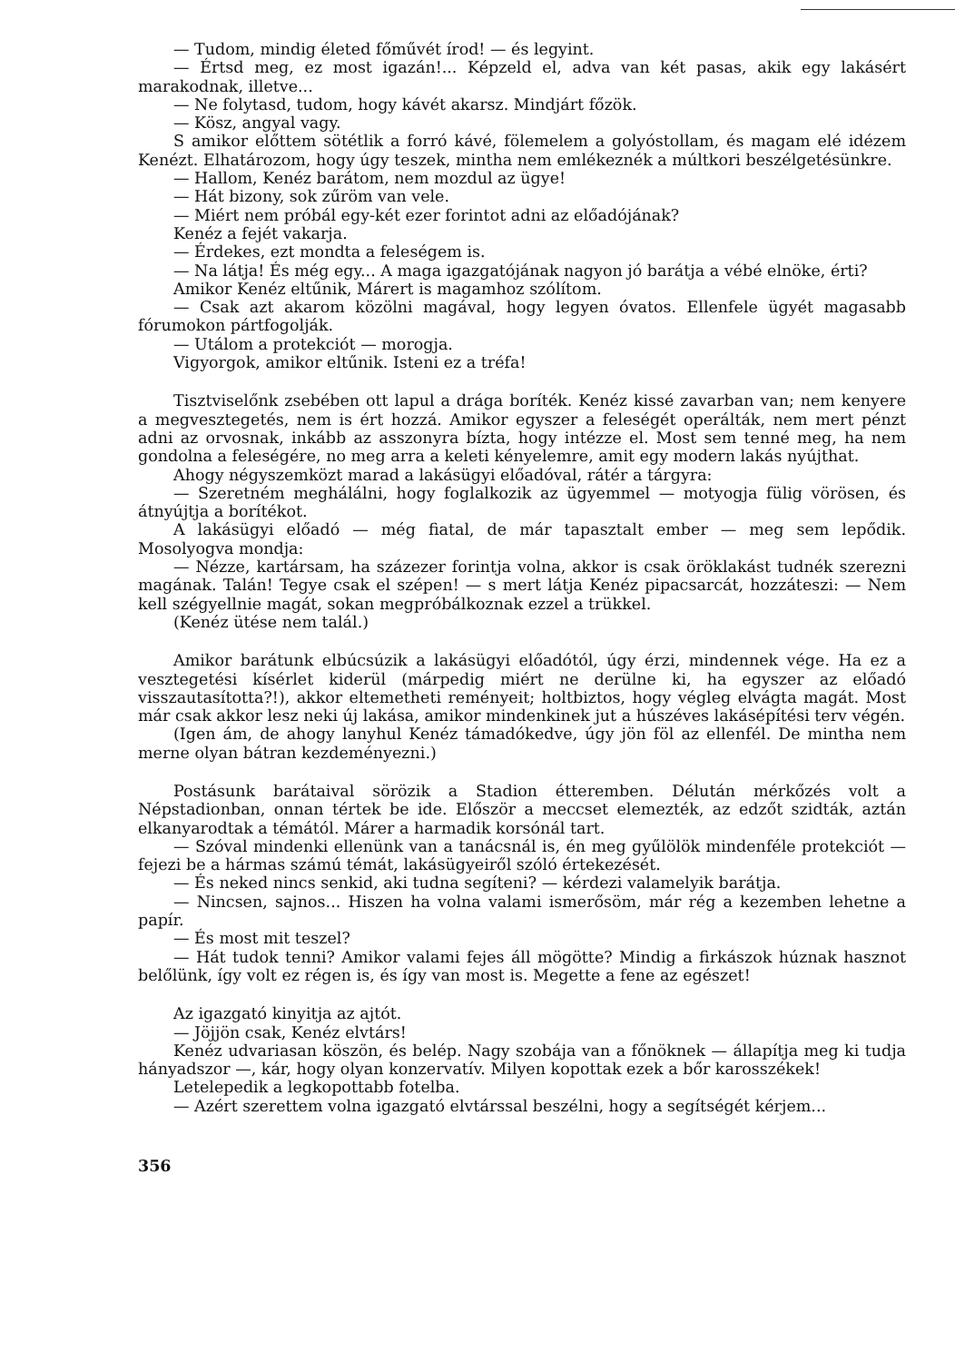— Tudom, mindig életed főművét írod! — és legyint.
— Értsd meg, ez most igazán!... Képzeld el, adva van két pasas, akik egy lakásért marakodnak, illetve...
— Ne folytasd, tudom, hogy kávét akarsz. Mindjárt főzök.
— Kösz, angyal vagy.
S amikor előttem sötétlik a forró kávé, fölemelem a golyóstollam, és magam elé idézem Kenézt. Elhatározom, hogy úgy teszek, mintha nem emlékeznék a múltkori beszélgetésünkre.
— Hallom, Kenéz barátom, nem mozdul az ügye!
— Hát bizony, sok zűröm van vele.
— Miért nem próbál egy-két ezer forintot adni az előadójának?
Kenéz a fejét vakarja.
— Érdekes, ezt mondta a feleségem is.
— Na látja! És még egy... A maga igazgatójának nagyon jó barátja a vébé elnöke, érti?
Amikor Kenéz eltűnik, Márert is magamhoz szólítom.
— Csak azt akarom közölni magával, hogy legyen óvatos. Ellenfele ügyét magasabb fórumokon pártfogolják.
— Utálom a protekciót — morogja.
Vigyorgok, amikor eltűnik. Isteni ez a tréfa!
Tisztviselőnk zsebében ott lapul a drága boríték. Kenéz kissé zavarban van; nem kenyere a megvesztegetés, nem is ért hozzá. Amikor egyszer a feleségét operálták, nem mert pénzt adni az orvosnak, inkább az asszonyra bízta, hogy intézze el. Most sem tenné meg, ha nem gondolna a feleségére, no meg arra a keleti kényelemre, amit egy modern lakás nyújthat.
Ahogy négyszemközt marad a lakásügyi előadóval, rátér a tárgyra:
— Szeretném meghálálni, hogy foglalkozik az ügyemmel — motyogja fülig vörösen, és átnyújtja a borítékot.
A lakásügyi előadó — még fiatal, de már tapasztalt ember — meg sem lepődik. Mosolyogva mondja:
— Nézze, kartársam, ha százezer forintja volna, akkor is csak öröklakást tudnék szerezni magának. Talán! Tegye csak el szépen! — s mert látja Kenéz pipacsarcát, hozzáteszi: — Nem kell szégyellnie magát, sokan megpróbálkoznak ezzel a trükkel.
(Kenéz ütése nem talál.)
Amikor barátunk elbúcsúzik a lakásügyi előadótól, úgy érzi, mindennek vége. Ha ez a vesztegetési kísérlet kiderül (márpedig miért ne derülne ki, ha egyszer az előadó visszautasította?!), akkor eltemetheti reményeit; holtbiztos, hogy végleg elvágta magát. Most már csak akkor lesz neki új lakása, amikor mindenkinek jut a húszéves lakásépítési terv végén.
(Igen ám, de ahogy lanyhul Kenéz támadókedve, úgy jön föl az ellenfél. De mintha nem merne olyan bátran kezdeményezni.)
Postásunk barátaival sörözik a Stadion étteremben. Délután mérkőzés volt a Népstadionban, onnan tértek be ide. Először a meccset elemezték, az edzőt szidták, aztán elkanyarodtak a témától. Márer a harmadik korsónál tart.
— Szóval mindenki ellenünk van a tanácsnál is, én meg gyűlölök mindenféle protekciót — fejezi be a hármas számú témát, lakásügyeiről szóló értekezését.
— És neked nincs senkid, aki tudna segíteni? — kérdezi valamelyik barátja.
— Nincsen, sajnos... Hiszen ha volna valami ismerősöm, már rég a kezemben lehetne a papír.
— És most mit teszel?
— Hát tudok tenni? Amikor valami fejes áll mögötte? Mindig a firkászok húznak hasznot belőlünk, így volt ez régen is, és így van most is. Megette a fene az egészet!
Az igazgató kinyitja az ajtót.
— Jöjjön csak, Kenéz elvtárs!
Kenéz udvariasan köszön, és belép. Nagy szobája van a főnöknek — állapítja meg ki tudja hányadszor —, kár, hogy olyan konzervatív. Milyen kopottak ezek a bőr karosszékek!
Letelepedik a legkopottabb fotelba.
— Azért szerettem volna igazgató elvtárssal beszélni, hogy a segítségét kérjem...
356